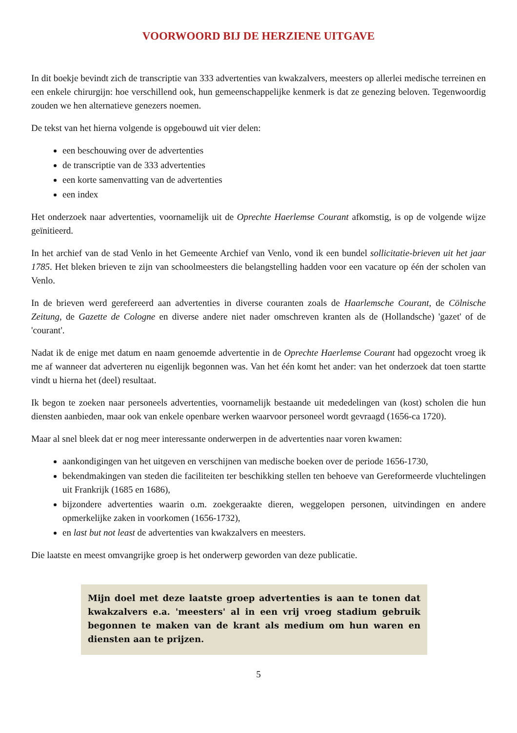VOORWOORD BIJ DE HERZIENE UITGAVE
In dit boekje bevindt zich de transcriptie van 333 advertenties van kwakzalvers, meesters op allerlei medische terreinen en een enkele chirurgijn: hoe verschillend ook, hun gemeenschappelijke kenmerk is dat ze genezing beloven. Tegenwoordig zouden we hen alternatieve genezers noemen.
De tekst van het hierna volgende is opgebouwd uit vier delen:
een beschouwing over de advertenties
de transcriptie van de 333 advertenties
een korte samenvatting van de advertenties
een index
Het onderzoek naar advertenties, voornamelijk uit de Oprechte Haerlemse Courant afkomstig, is op de volgende wijze geïnitieerd.
In het archief van de stad Venlo in het Gemeente Archief van Venlo, vond ik een bundel sollicitatie-brieven uit het jaar 1785. Het bleken brieven te zijn van schoolmeesters die belangstelling hadden voor een vacature op één der scholen van Venlo.
In de brieven werd gerefereerd aan advertenties in diverse couranten zoals de Haarlemsche Courant, de Cölnische Zeitung, de Gazette de Cologne en diverse andere niet nader omschreven kranten als de (Hollandsche) 'gazet' of de 'courant'.
Nadat ik de enige met datum en naam genoemde advertentie in de Oprechte Haerlemse Courant had opgezocht vroeg ik me af wanneer dat adverteren nu eigenlijk begonnen was. Van het één komt het ander: van het onderzoek dat toen startte vindt u hierna het (deel) resultaat.
Ik begon te zoeken naar personeels advertenties, voornamelijk bestaande uit mededelingen van (kost) scholen die hun diensten aanbieden, maar ook van enkele openbare werken waarvoor personeel wordt gevraagd (1656-ca 1720).
Maar al snel bleek dat er nog meer interessante onderwerpen in de advertenties naar voren kwamen:
aankondigingen van het uitgeven en verschijnen van medische boeken over de periode 1656-1730,
bekendmakingen van steden die faciliteiten ter beschikking stellen ten behoeve van Gereformeerde vluchtelingen uit Frankrijk (1685 en 1686),
bijzondere advertenties waarin o.m. zoekgeraakte dieren, weggelopen personen, uitvindingen en andere opmerkelijke zaken in voorkomen (1656-1732),
en last but not least de advertenties van kwakzalvers en meesters.
Die laatste en meest omvangrijke groep is het onderwerp geworden van deze publicatie.
Mijn doel met deze laatste groep advertenties is aan te tonen dat kwakzalvers e.a. 'meesters' al in een vrij vroeg stadium gebruik begonnen te maken van de krant als medium om hun waren en diensten aan te prijzen.
5